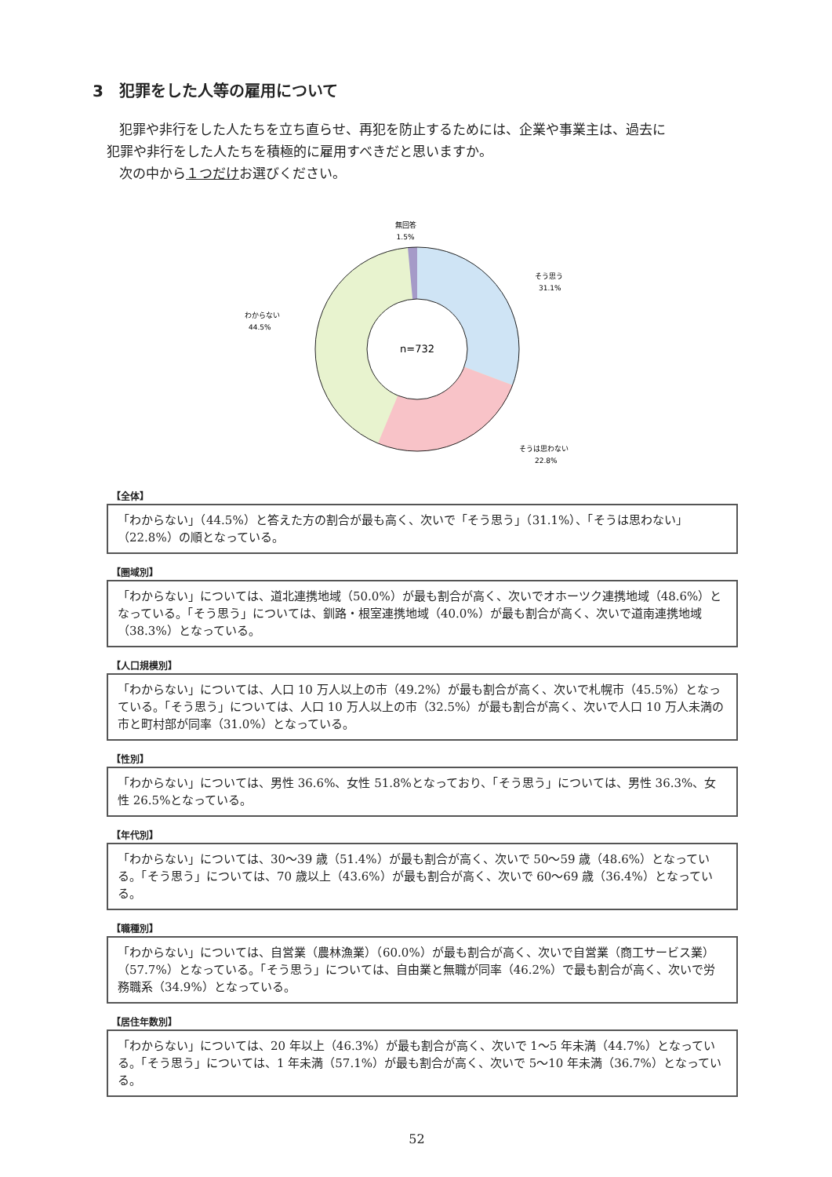3　犯罪をした人等の雇用について
犯罪や非行をした人たちを立ち直らせ、再犯を防止するためには、企業や事業主は、過去に
犯罪や非行をした人たちを積極的に雇用すべきだと思いますか。
次の中から１つだけお選びください。
n=732
無回答
1.5%
そう思う
31.1%
わからない
44.5%
そうは思わない
22.8%
【全体】
「わからない」（44.5%）と答えた方の割合が最も高く、次いで「そう思う」（31.1%）、「そうは思わない」（22.8%）の順となっている。
【圏域別】
「わからない」については、道北連携地域（50.0%）が最も割合が高く、次いでオホーツク連携地域（48.6%）となっている。「そう思う」については、釧路・根室連携地域（40.0%）が最も割合が高く、次いで道南連携地域（38.3%）となっている。
【人口規模別】
「わからない」については、人口 10 万人以上の市（49.2%）が最も割合が高く、次いで札幌市（45.5%）となっている。「そう思う」については、人口 10 万人以上の市（32.5%）が最も割合が高く、次いで人口 10 万人未満の市と町村部が同率（31.0%）となっている。
【性別】
「わからない」については、男性 36.6%、女性 51.8%となっており、「そう思う」については、男性 36.3%、女性 26.5%となっている。
【年代別】
「わからない」については、30～39 歳（51.4%）が最も割合が高く、次いで 50～59 歳（48.6%）となっている。「そう思う」については、70 歳以上（43.6%）が最も割合が高く、次いで 60～69 歳（36.4%）となっている。
【職種別】
「わからない」については、自営業（農林漁業）（60.0%）が最も割合が高く、次いで自営業（商工サービス業）（57.7%）となっている。「そう思う」については、自由業と無職が同率（46.2%）で最も割合が高く、次いで労務職系（34.9%）となっている。
【居住年数別】
「わからない」については、20 年以上（46.3%）が最も割合が高く、次いで 1～5 年未満（44.7%）となっている。「そう思う」については、1 年未満（57.1%）が最も割合が高く、次いで 5～10 年未満（36.7%）となっている。
52